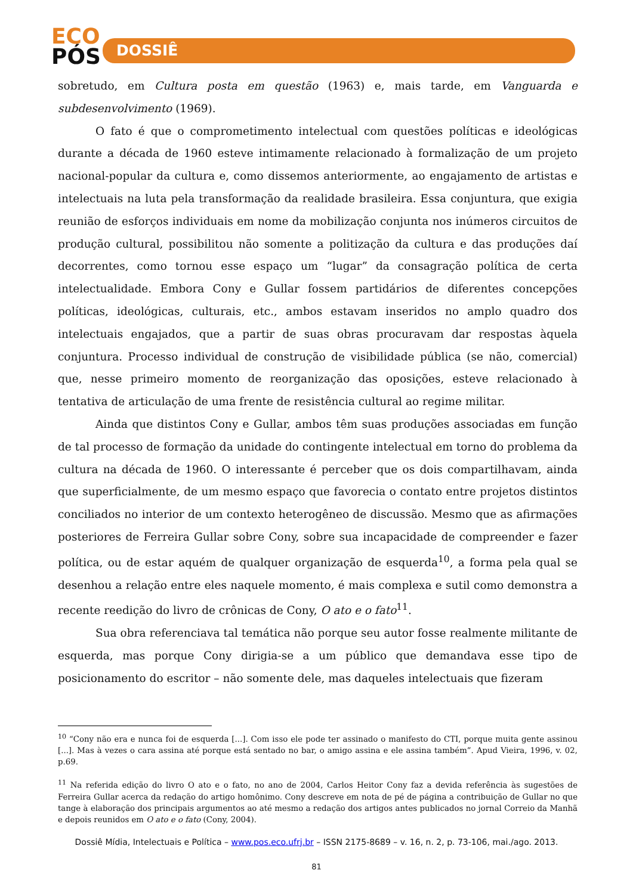ECO
PÓS
DOSSIÊ
sobretudo, em Cultura posta em questão (1963) e, mais tarde, em Vanguarda e subdesenvolvimento (1969).
O fato é que o comprometimento intelectual com questões políticas e ideológicas durante a década de 1960 esteve intimamente relacionado à formalização de um projeto nacional-popular da cultura e, como dissemos anteriormente, ao engajamento de artistas e intelectuais na luta pela transformação da realidade brasileira. Essa conjuntura, que exigia reunião de esforços individuais em nome da mobilização conjunta nos inúmeros circuitos de produção cultural, possibilitou não somente a politização da cultura e das produções daí decorrentes, como tornou esse espaço um “lugar” da consagração política de certa intelectualidade. Embora Cony e Gullar fossem partidários de diferentes concepções políticas, ideológicas, culturais, etc., ambos estavam inseridos no amplo quadro dos intelectuais engajados, que a partir de suas obras procuravam dar respostas àquela conjuntura. Processo individual de construção de visibilidade pública (se não, comercial) que, nesse primeiro momento de reorganização das oposições, esteve relacionado à tentativa de articulação de uma frente de resistência cultural ao regime militar.
Ainda que distintos Cony e Gullar, ambos têm suas produções associadas em função de tal processo de formação da unidade do contingente intelectual em torno do problema da cultura na década de 1960. O interessante é perceber que os dois compartilhavam, ainda que superficialmente, de um mesmo espaço que favorecia o contato entre projetos distintos conciliados no interior de um contexto heterogêneo de discussão. Mesmo que as afirmações posteriores de Ferreira Gullar sobre Cony, sobre sua incapacidade de compreender e fazer política, ou de estar aquém de qualquer organização de esquerda<sup>10</sup>, a forma pela qual se desenhou a relação entre eles naquele momento, é mais complexa e sutil como demonstra a recente reedição do livro de crônicas de Cony, O ato e o fato<sup>11</sup>.
Sua obra referenciava tal temática não porque seu autor fosse realmente militante de esquerda, mas porque Cony dirigia-se a um público que demandava esse tipo de posicionamento do escritor – não somente dele, mas daqueles intelectuais que fizeram
<sup>10</sup> “Cony não era e nunca foi de esquerda [...]. Com isso ele pode ter assinado o manifesto do CTI, porque muita gente assinou [...]. Mas à vezes o cara assina até porque está sentado no bar, o amigo assina e ele assina também”. Apud Vieira, 1996, v. 02, p.69.
<sup>11</sup> Na referida edição do livro O ato e o fato, no ano de 2004, Carlos Heitor Cony faz a devida referência às sugestões de Ferreira Gullar acerca da redação do artigo homônimo. Cony descreve em nota de pé de página a contribuição de Gullar no que tange à elaboração dos principais argumentos ao até mesmo a redação dos artigos antes publicados no jornal Correio da Manhã e depois reunidos em O ato e o fato (Cony, 2004).
Dossiê Mídia, Intelectuais e Política – www.pos.eco.ufrj.br – ISSN 2175-8689 – v. 16, n. 2, p. 73-106, mai./ago. 2013.
81